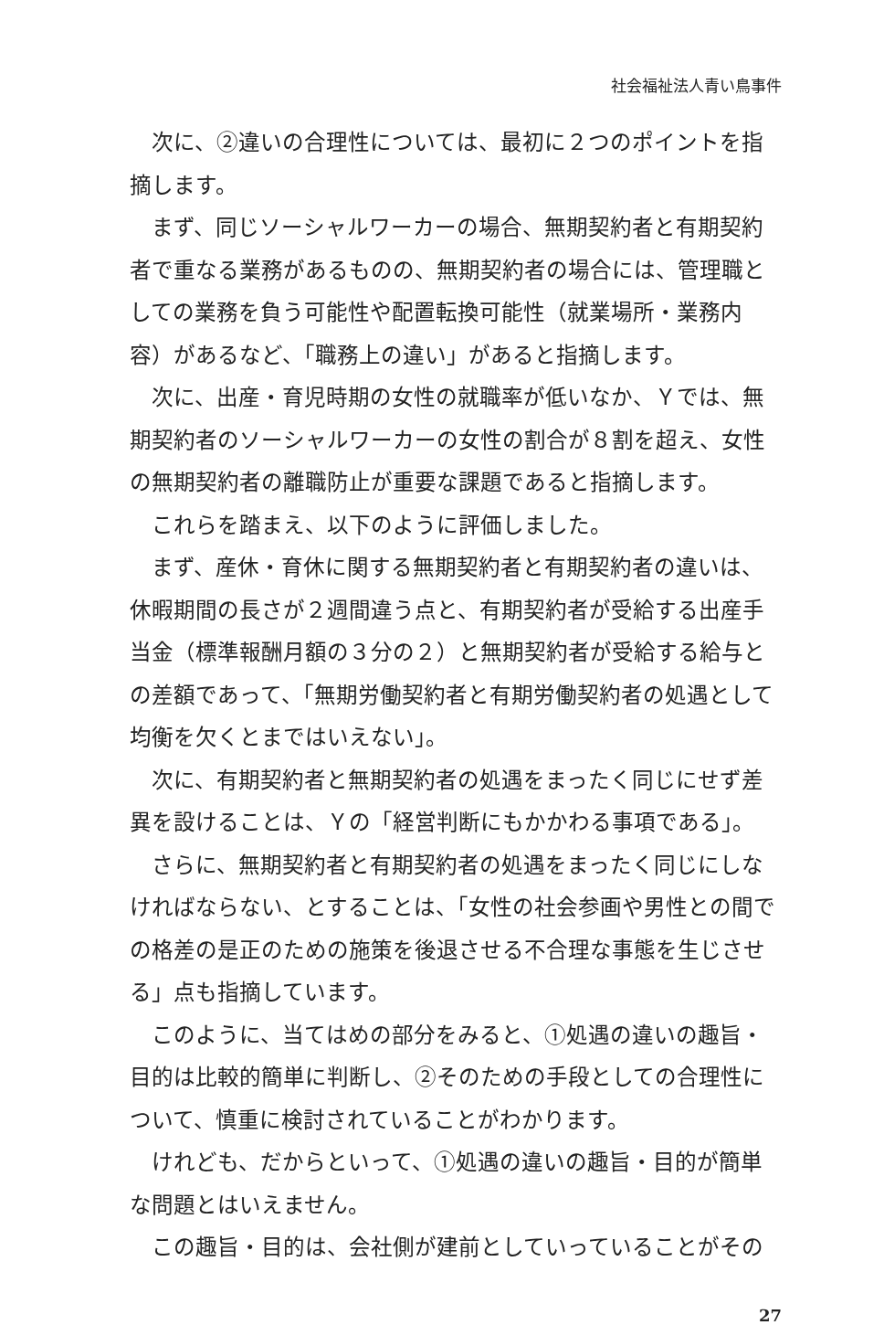社会福祉法人青い鳥事件
次に、②違いの合理性については、最初に２つのポイントを指摘します。
まず、同じソーシャルワーカーの場合、無期契約者と有期契約者で重なる業務があるものの、無期契約者の場合には、管理職としての業務を負う可能性や配置転換可能性（就業場所・業務内容）があるなど、「職務上の違い」があると指摘します。
次に、出産・育児時期の女性の就職率が低いなか、Ｙでは、無期契約者のソーシャルワーカーの女性の割合が８割を超え、女性の無期契約者の離職防止が重要な課題であると指摘します。
これらを踏まえ、以下のように評価しました。
まず、産休・育休に関する無期契約者と有期契約者の違いは、休暇期間の長さが２週間違う点と、有期契約者が受給する出産手当金（標準報酬月額の３分の２）と無期契約者が受給する給与との差額であって、「無期労働契約者と有期労働契約者の処遇として均衡を欠くとまではいえない」。
次に、有期契約者と無期契約者の処遇をまったく同じにせず差異を設けることは、Ｙの「経営判断にもかかわる事項である」。
さらに、無期契約者と有期契約者の処遇をまったく同じにしなければならない、とすることは、「女性の社会参画や男性との間での格差の是正のための施策を後退させる不合理な事態を生じさせる」点も指摘しています。
このように、当てはめの部分をみると、①処遇の違いの趣旨・目的は比較的簡単に判断し、②そのための手段としての合理性について、慎重に検討されていることがわかります。
けれども、だからといって、①処遇の違いの趣旨・目的が簡単な問題とはいえません。
この趣旨・目的は、会社側が建前としていっていることがその
27